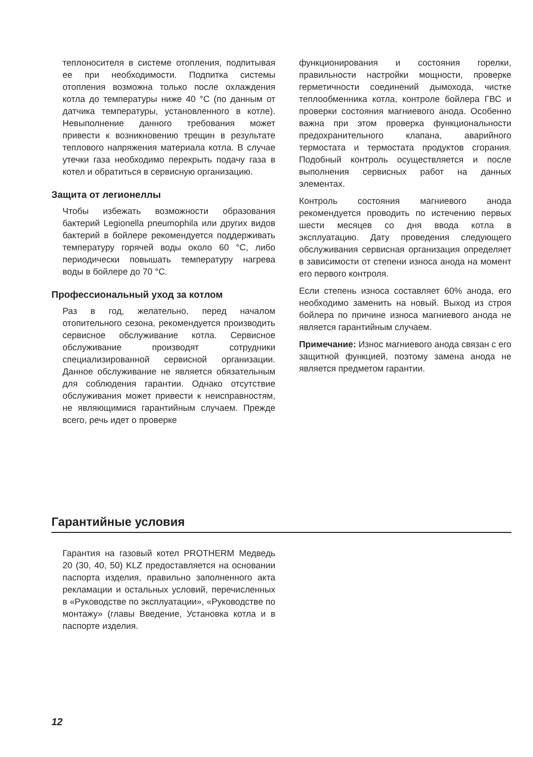теплоносителя в системе отопления, подпитывая ее при необходимости. Подпитка системы отопления возможна только после охлаждения котла до температуры ниже 40 °C (по данным от датчика температуры, установленного в котле). Невыполнение данного требования может привести к возникновению трещин в результате теплового напряжения материала котла. В случае утечки газа необходимо перекрыть подачу газа в котел и обратиться в сервисную организацию.
Защита от легионеллы
Чтобы избежать возможности образования бактерий Legionella pneumophila или других видов бактерий в бойлере рекомендуется поддерживать температуру горячей воды около 60 °C, либо периодически повышать температуру нагрева воды в бойлере до 70 °C.
Профессиональный уход за котлом
Раз в год, желательно, перед началом отопительного сезона, рекомендуется производить сервисное обслуживание котла. Сервисное обслуживание производят сотрудники специализированной сервисной организации. Данное обслуживание не является обязательным для соблюдения гарантии. Однако отсутствие обслуживания может привести к неисправностям, не являющимися гарантийным случаем. Прежде всего, речь идет о проверке
функционирования и состояния горелки, правильности настройки мощности, проверке герметичности соединений дымохода, чистке теплообменника котла, контроле бойлера ГВС и проверки состояния магниевого анода. Особенно важна при этом проверка функциональности предохранительного клапана, аварийного термостата и термостата продуктов сгорания. Подобный контроль осуществляется и после выполнения сервисных работ на данных элементах.
Контроль состояния магниевого анода рекомендуется проводить по истечению первых шести месяцев со дня ввода котла в эксплуатацию. Дату проведения следующего обслуживания сервисная организация определяет в зависимости от степени износа анода на момент его первого контроля.
Если степень износа составляет 60% анода, его необходимо заменить на новый. Выход из строя бойлера по причине износа магниевого анода не является гарантийным случаем.
Примечание: Износ магниевого анода связан с его защитной функцией, поэтому замена анода не является предметом гарантии.
Гарантийные условия
Гарантия на газовый котел PROTHERM Медведь 20 (30, 40, 50) KLZ предоставляется на основании паспорта изделия, правильно заполненного акта рекламации и остальных условий, перечисленных в «Руководстве по эксплуатации», «Руководстве по монтажу» (главы Введение, Установка котла и в паспорте изделия.
12